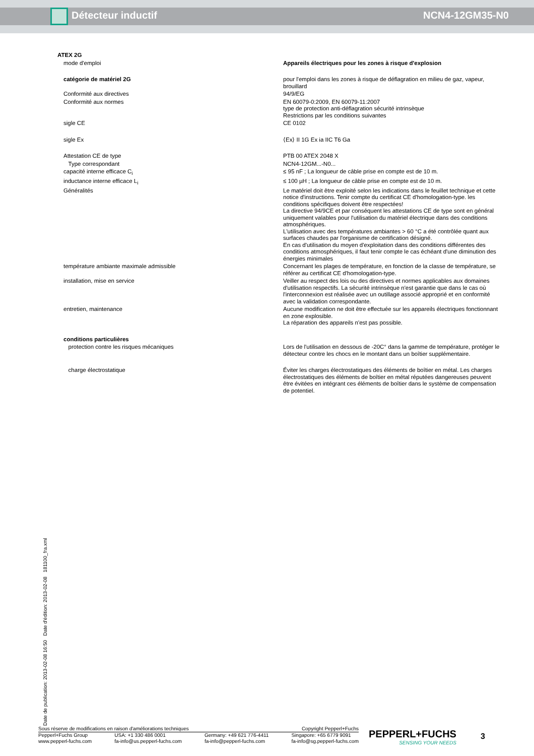Détecteur inductif NCN4-12GM35-N0
| ATEX 2G | |
| mode d'emploi | Appareils électriques pour les zones à risque d'explosion |
| catégorie de matériel 2G | pour l'emploi dans les zones à risque de déflagration en milieu de gaz, vapeur, brouillard |
| Conformité aux directives | 94/9/EG |
| Conformité aux normes | EN 60079-0:2009, EN 60079-11:2007 type de protection anti-déflagration sécurité intrinsèque Restrictions par les conditions suivantes |
| sigle CE | CE 0102 |
| sigle Ex | ⟨Ex⟩ II 1G Ex ia IIC T6 Ga |
| Attestation CE de type | PTB 00 ATEX 2048 X |
| Type correspondant | NCN4-12GM...-N0... |
| capacité interne efficace C<sub>i</sub> | ≤ 95 nF ; La longueur de câble prise en compte est de 10 m. |
| inductance interne efficace L<sub>i</sub> | ≤ 100 µH ; La longueur de câble prise en compte est de 10 m. |
| Généralités | Le matériel doit être exploité selon les indications dans le feuillet technique et cette notice d'instructions. Tenir compte du certificat CE d'homologation-type. les conditions spécifiques doivent être respectées! La directive 94/9CE et par conséquent les attestations CE de type sont en général uniquement valables pour l'utilisation du matériel électrique dans des conditions atmosphériques. L'utilisation avec des températures ambiantes > 60 °C a été contrôlée quant aux surfaces chaudes par l'organisme de certification désigné. En cas d'utilisation du moyen d'exploitation dans des conditions différentes des conditions atmosphériques, il faut tenir compte le cas échéant d'une diminution des énergies minimales |
| température ambiante maximale admissible | Concernant les plages de température, en fonction de la classe de température, se référer au certificat CE d'homologation-type. |
| installation, mise en service | Veiller au respect des lois ou des directives et normes applicables aux domaines d'utilisation respectifs. La sécurité intrinsèque n'est garantie que dans le cas où l'interconnexion est réalisée avec un outillage associé approprié et en conformité avec la validation correspondante. |
| entretien, maintenance | Aucune modification ne doit être effectuée sur les appareils électriques fonctionnant en zone explosible. La réparation des appareils n'est pas possible. |
| conditions particulières | |
| protection contre les risques mécaniques | Lors de l'utilisation en dessous de -20C° dans la gamme de température, protéger le détecteur contre les chocs en le montant dans un boîtier supplémentaire. |
| charge électrostatique | Éviter les charges électrostatiques des éléments de boîtier en métal. Les charges électrostatiques des éléments de boîtier en métal réputées dangereuses peuvent être évitées en intégrant ces éléments de boîtier dans le système de compensation de potentiel. |
Date de publication: 2013-02-08 16:50 Date d'édition: 2013-02-08 181100_fra.xml
Sous réserve de modifications en raison d'améliorations techniques Copyright Pepperl+Fuchs
Pepperl+Fuchs Group
www.pepperl-fuchs.com USA: +1 330 486 0001
fa-info@us.pepperl-fuchs.com Germany: +49 621 776-4411
fa-info@pepperl-fuchs.com Singapore: +65 6779 9091
fa-info@sg.pepperl-fuchs.com
PEPPERL+FUCHS
SENSING YOUR NEEDS
3